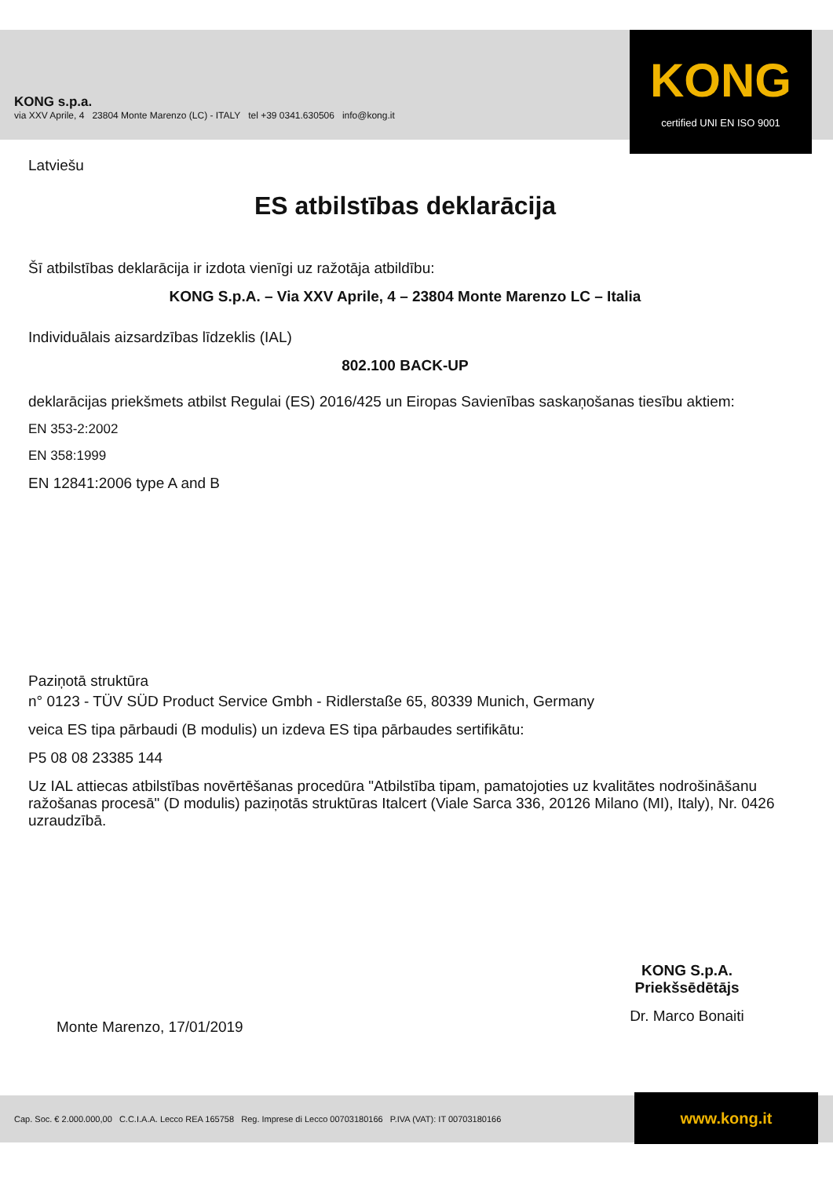KONG s.p.a.
via XXV Aprile, 4 23804 Monte Marenzo (LC) - ITALY tel +39 0341.630506 info@kong.it
KONG
certified UNI EN ISO 9001
Latviešu
ES atbilstības deklarācija
Šī atbilstības deklarācija ir izdota vienīgi uz ražotāja atbildību:
KONG S.p.A. – Via XXV Aprile, 4 – 23804 Monte Marenzo LC – Italia
Individuālais aizsardzības līdzeklis (IAL)
802.100 BACK-UP
deklarācijas priekšmets atbilst Regulai (ES) 2016/425 un Eiropas Savienības saskaņošanas tiesību aktiem:
EN 353-2:2002
EN 358:1999
EN 12841:2006 type A and B
Paziņotā struktūra
n° 0123 - TÜV SÜD Product Service Gmbh - Ridlerstaße 65, 80339 Munich, Germany
veica ES tipa pārbaudi (B modulis) un izdeva ES tipa pārbaudes sertifikātu:
P5 08 08 23385 144
Uz IAL attiecas atbilstības novērtēšanas procedūra "Atbilstība tipam, pamatojoties uz kvalitātes nodrošināšanu ražošanas procesā" (D modulis) paziņotās struktūras Italcert (Viale Sarca 336, 20126 Milano (MI), Italy), Nr. 0426 uzraudzībā.
KONG S.p.A.
Priekšsēdētājs
Dr. Marco Bonaiti
Monte Marenzo, 17/01/2019
Cap. Soc. € 2.000.000,00 C.C.I.A.A. Lecco REA 165758 Reg. Imprese di Lecco 00703180166 P.IVA (VAT): IT 00703180166 www.kong.it